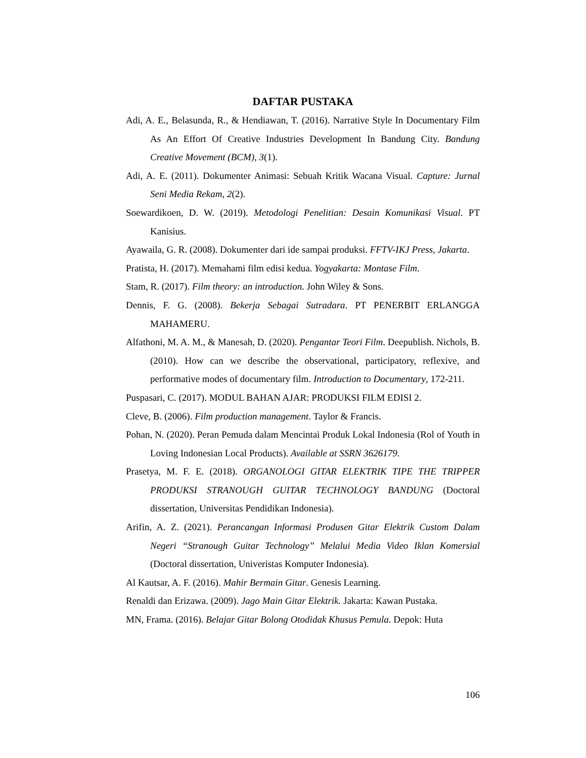DAFTAR PUSTAKA
Adi, A. E., Belasunda, R., & Hendiawan, T. (2016). Narrative Style In Documentary Film As An Effort Of Creative Industries Development In Bandung City. Bandung Creative Movement (BCM), 3(1).
Adi, A. E. (2011). Dokumenter Animasi: Sebuah Kritik Wacana Visual. Capture: Jurnal Seni Media Rekam, 2(2).
Soewardikoen, D. W. (2019). Metodologi Penelitian: Desain Komunikasi Visual. PT Kanisius.
Ayawaila, G. R. (2008). Dokumenter dari ide sampai produksi. FFTV-IKJ Press, Jakarta.
Pratista, H. (2017). Memahami film edisi kedua. Yogyakarta: Montase Film.
Stam, R. (2017). Film theory: an introduction. John Wiley & Sons.
Dennis, F. G. (2008). Bekerja Sebagai Sutradara. PT PENERBIT ERLANGGA MAHAMERU.
Alfathoni, M. A. M., & Manesah, D. (2020). Pengantar Teori Film. Deepublish. Nichols, B. (2010). How can we describe the observational, participatory, reflexive, and performative modes of documentary film. Introduction to Documentary, 172-211.
Puspasari, C. (2017). MODUL BAHAN AJAR: PRODUKSI FILM EDISI 2.
Cleve, B. (2006). Film production management. Taylor & Francis.
Pohan, N. (2020). Peran Pemuda dalam Mencintai Produk Lokal Indonesia (Rol of Youth in Loving Indonesian Local Products). Available at SSRN 3626179.
Prasetya, M. F. E. (2018). ORGANOLOGI GITAR ELEKTRIK TIPE THE TRIPPER PRODUKSI STRANOUGH GUITAR TECHNOLOGY BANDUNG (Doctoral dissertation, Universitas Pendidikan Indonesia).
Arifin, A. Z. (2021). Perancangan Informasi Produsen Gitar Elektrik Custom Dalam Negeri “Stranough Guitar Technology” Melalui Media Video Iklan Komersial (Doctoral dissertation, Univeristas Komputer Indonesia).
Al Kautsar, A. F. (2016). Mahir Bermain Gitar. Genesis Learning.
Renaldi dan Erizawa. (2009). Jago Main Gitar Elektrik. Jakarta: Kawan Pustaka.
MN, Frama. (2016). Belajar Gitar Bolong Otodidak Khusus Pemula. Depok: Huta
106